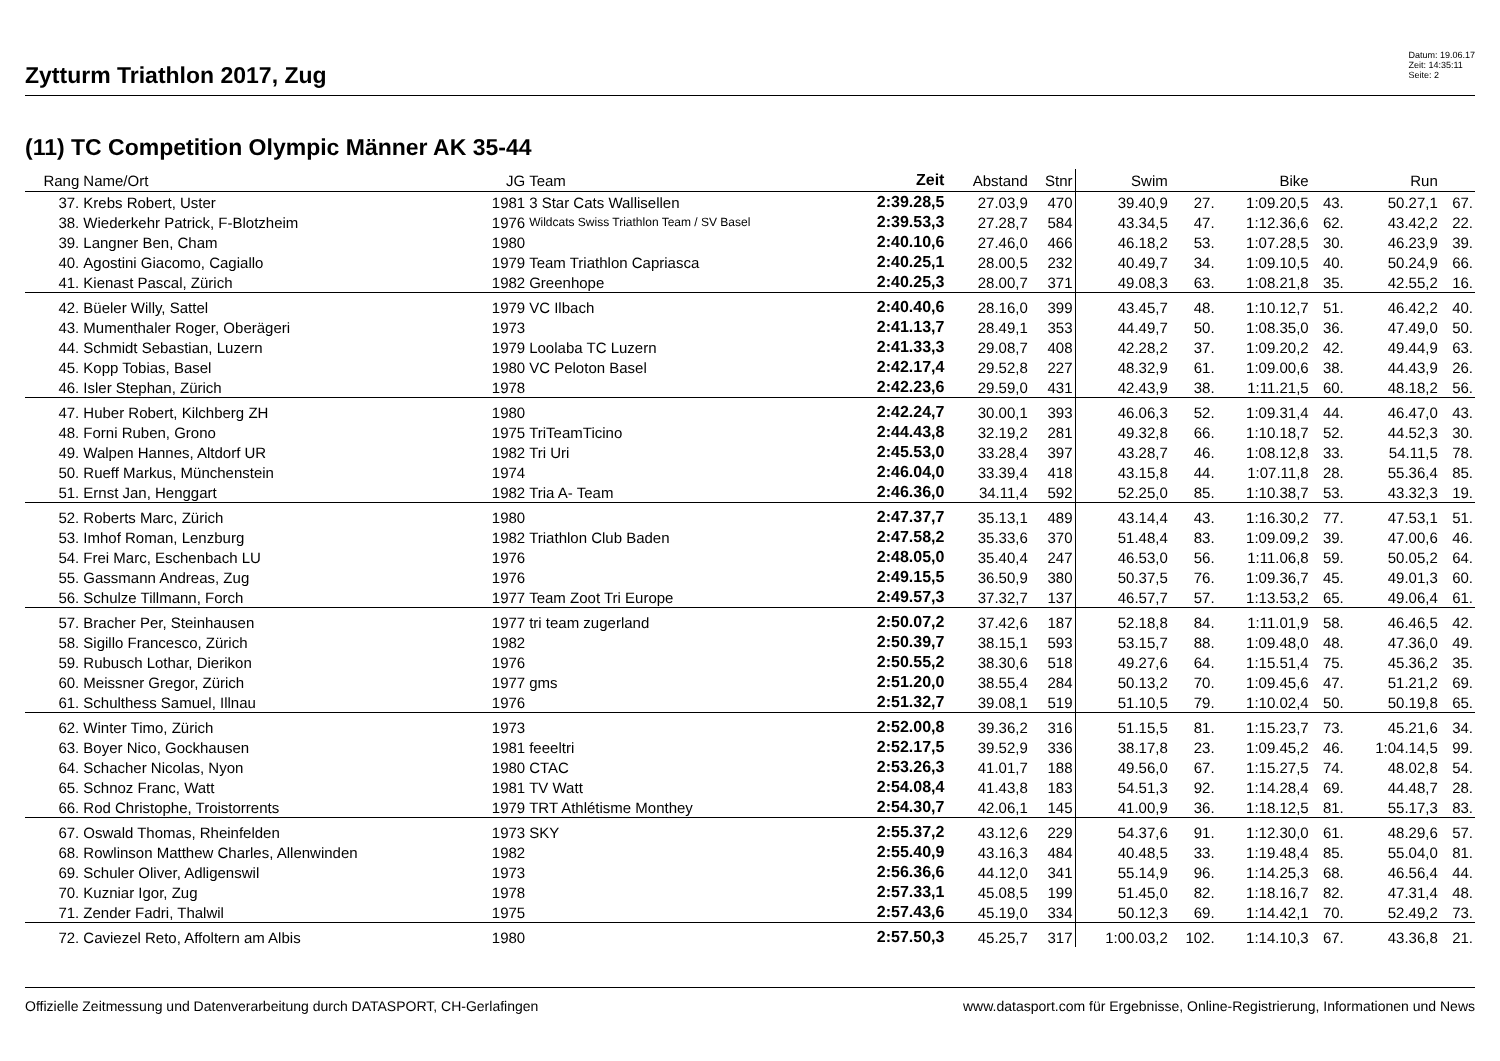Zytturm Triathlon 2017, Zug
Datum: 19.06.17
Zeit: 14:35:11
Seite: 2
(11) TC Competition Olympic Männer AK 35-44
| Rang | Name/Ort | JG | Team | Zeit | Abstand | Stnr | Swim | | Bike | | Run | |
| --- | --- | --- | --- | --- | --- | --- | --- | --- | --- | --- | --- | --- |
| 37. | Krebs Robert, Uster | 1981 | 3 Star Cats Wallisellen | 2:39.28,5 | 27.03,9 | 470 | 39.40,9 | 27. | 1:09.20,5 | 43. | 50.27,1 | 67. |
| 38. | Wiederkehr Patrick, F-Blotzheim | 1976 | Wildcats Swiss Triathlon Team / SV Basel | 2:39.53,3 | 27.28,7 | 584 | 43.34,5 | 47. | 1:12.36,6 | 62. | 43.42,2 | 22. |
| 39. | Langner Ben, Cham | 1980 | | 2:40.10,6 | 27.46,0 | 466 | 46.18,2 | 53. | 1:07.28,5 | 30. | 46.23,9 | 39. |
| 40. | Agostini Giacomo, Cagiallo | 1979 | Team Triathlon Capriasca | 2:40.25,1 | 28.00,5 | 232 | 40.49,7 | 34. | 1:09.10,5 | 40. | 50.24,9 | 66. |
| 41. | Kienast Pascal, Zürich | 1982 | Greenhope | 2:40.25,3 | 28.00,7 | 371 | 49.08,3 | 63. | 1:08.21,8 | 35. | 42.55,2 | 16. |
| 42. | Büeler Willy, Sattel | 1979 | VC Ilbach | 2:40.40,6 | 28.16,0 | 399 | 43.45,7 | 48. | 1:10.12,7 | 51. | 46.42,2 | 40. |
| 43. | Mumenthaler Roger, Oberägeri | 1973 | | 2:41.13,7 | 28.49,1 | 353 | 44.49,7 | 50. | 1:08.35,0 | 36. | 47.49,0 | 50. |
| 44. | Schmidt Sebastian, Luzern | 1979 | Loolaba TC Luzern | 2:41.33,3 | 29.08,7 | 408 | 42.28,2 | 37. | 1:09.20,2 | 42. | 49.44,9 | 63. |
| 45. | Kopp Tobias, Basel | 1980 | VC Peloton Basel | 2:42.17,4 | 29.52,8 | 227 | 48.32,9 | 61. | 1:09.00,6 | 38. | 44.43,9 | 26. |
| 46. | Isler Stephan, Zürich | 1978 | | 2:42.23,6 | 29.59,0 | 431 | 42.43,9 | 38. | 1:11.21,5 | 60. | 48.18,2 | 56. |
| 47. | Huber Robert, Kilchberg ZH | 1980 | | 2:42.24,7 | 30.00,1 | 393 | 46.06,3 | 52. | 1:09.31,4 | 44. | 46.47,0 | 43. |
| 48. | Forni Ruben, Grono | 1975 | TriTeamTicino | 2:44.43,8 | 32.19,2 | 281 | 49.32,8 | 66. | 1:10.18,7 | 52. | 44.52,3 | 30. |
| 49. | Walpen Hannes, Altdorf UR | 1982 | Tri Uri | 2:45.53,0 | 33.28,4 | 397 | 43.28,7 | 46. | 1:08.12,8 | 33. | 54.11,5 | 78. |
| 50. | Rueff Markus, Münchenstein | 1974 | | 2:46.04,0 | 33.39,4 | 418 | 43.15,8 | 44. | 1:07.11,8 | 28. | 55.36,4 | 85. |
| 51. | Ernst Jan, Henggart | 1982 | Tria A- Team | 2:46.36,0 | 34.11,4 | 592 | 52.25,0 | 85. | 1:10.38,7 | 53. | 43.32,3 | 19. |
| 52. | Roberts Marc, Zürich | 1980 | | 2:47.37,7 | 35.13,1 | 489 | 43.14,4 | 43. | 1:16.30,2 | 77. | 47.53,1 | 51. |
| 53. | Imhof Roman, Lenzburg | 1982 | Triathlon Club Baden | 2:47.58,2 | 35.33,6 | 370 | 51.48,4 | 83. | 1:09.09,2 | 39. | 47.00,6 | 46. |
| 54. | Frei Marc, Eschenbach LU | 1976 | | 2:48.05,0 | 35.40,4 | 247 | 46.53,0 | 56. | 1:11.06,8 | 59. | 50.05,2 | 64. |
| 55. | Gassmann Andreas, Zug | 1976 | | 2:49.15,5 | 36.50,9 | 380 | 50.37,5 | 76. | 1:09.36,7 | 45. | 49.01,3 | 60. |
| 56. | Schulze Tillmann, Forch | 1977 | Team Zoot Tri Europe | 2:49.57,3 | 37.32,7 | 137 | 46.57,7 | 57. | 1:13.53,2 | 65. | 49.06,4 | 61. |
| 57. | Bracher Per, Steinhausen | 1977 | tri team zugerland | 2:50.07,2 | 37.42,6 | 187 | 52.18,8 | 84. | 1:11.01,9 | 58. | 46.46,5 | 42. |
| 58. | Sigillo Francesco, Zürich | 1982 | | 2:50.39,7 | 38.15,1 | 593 | 53.15,7 | 88. | 1:09.48,0 | 48. | 47.36,0 | 49. |
| 59. | Rubusch Lothar, Dierikon | 1976 | | 2:50.55,2 | 38.30,6 | 518 | 49.27,6 | 64. | 1:15.51,4 | 75. | 45.36,2 | 35. |
| 60. | Meissner Gregor, Zürich | 1977 | gms | 2:51.20,0 | 38.55,4 | 284 | 50.13,2 | 70. | 1:09.45,6 | 47. | 51.21,2 | 69. |
| 61. | Schulthess Samuel, Illnau | 1976 | | 2:51.32,7 | 39.08,1 | 519 | 51.10,5 | 79. | 1:10.02,4 | 50. | 50.19,8 | 65. |
| 62. | Winter Timo, Zürich | 1973 | | 2:52.00,8 | 39.36,2 | 316 | 51.15,5 | 81. | 1:15.23,7 | 73. | 45.21,6 | 34. |
| 63. | Boyer Nico, Gockhausen | 1981 | feeeltri | 2:52.17,5 | 39.52,9 | 336 | 38.17,8 | 23. | 1:09.45,2 | 46. | 1:04.14,5 | 99. |
| 64. | Schacher Nicolas, Nyon | 1980 | CTAC | 2:53.26,3 | 41.01,7 | 188 | 49.56,0 | 67. | 1:15.27,5 | 74. | 48.02,8 | 54. |
| 65. | Schnoz Franc, Watt | 1981 | TV Watt | 2:54.08,4 | 41.43,8 | 183 | 54.51,3 | 92. | 1:14.28,4 | 69. | 44.48,7 | 28. |
| 66. | Rod Christophe, Troistorrents | 1979 | TRT Athlétisme Monthey | 2:54.30,7 | 42.06,1 | 145 | 41.00,9 | 36. | 1:18.12,5 | 81. | 55.17,3 | 83. |
| 67. | Oswald Thomas, Rheinfelden | 1973 | SKY | 2:55.37,2 | 43.12,6 | 229 | 54.37,6 | 91. | 1:12.30,0 | 61. | 48.29,6 | 57. |
| 68. | Rowlinson Matthew Charles, Allenwinden | 1982 | | 2:55.40,9 | 43.16,3 | 484 | 40.48,5 | 33. | 1:19.48,4 | 85. | 55.04,0 | 81. |
| 69. | Schuler Oliver, Adligenswil | 1973 | | 2:56.36,6 | 44.12,0 | 341 | 55.14,9 | 96. | 1:14.25,3 | 68. | 46.56,4 | 44. |
| 70. | Kuzniar Igor, Zug | 1978 | | 2:57.33,1 | 45.08,5 | 199 | 51.45,0 | 82. | 1:18.16,7 | 82. | 47.31,4 | 48. |
| 71. | Zender Fadri, Thalwil | 1975 | | 2:57.43,6 | 45.19,0 | 334 | 50.12,3 | 69. | 1:14.42,1 | 70. | 52.49,2 | 73. |
| 72. | Caviezel Reto, Affoltern am Albis | 1980 | | 2:57.50,3 | 45.25,7 | 317 | 1:00.03,2 | 102. | 1:14.10,3 | 67. | 43.36,8 | 21. |
Offizielle Zeitmessung und Datenverarbeitung durch DATASPORT, CH-Gerlafingen www.datasport.com für Ergebnisse, Online-Registrierung, Informationen und News